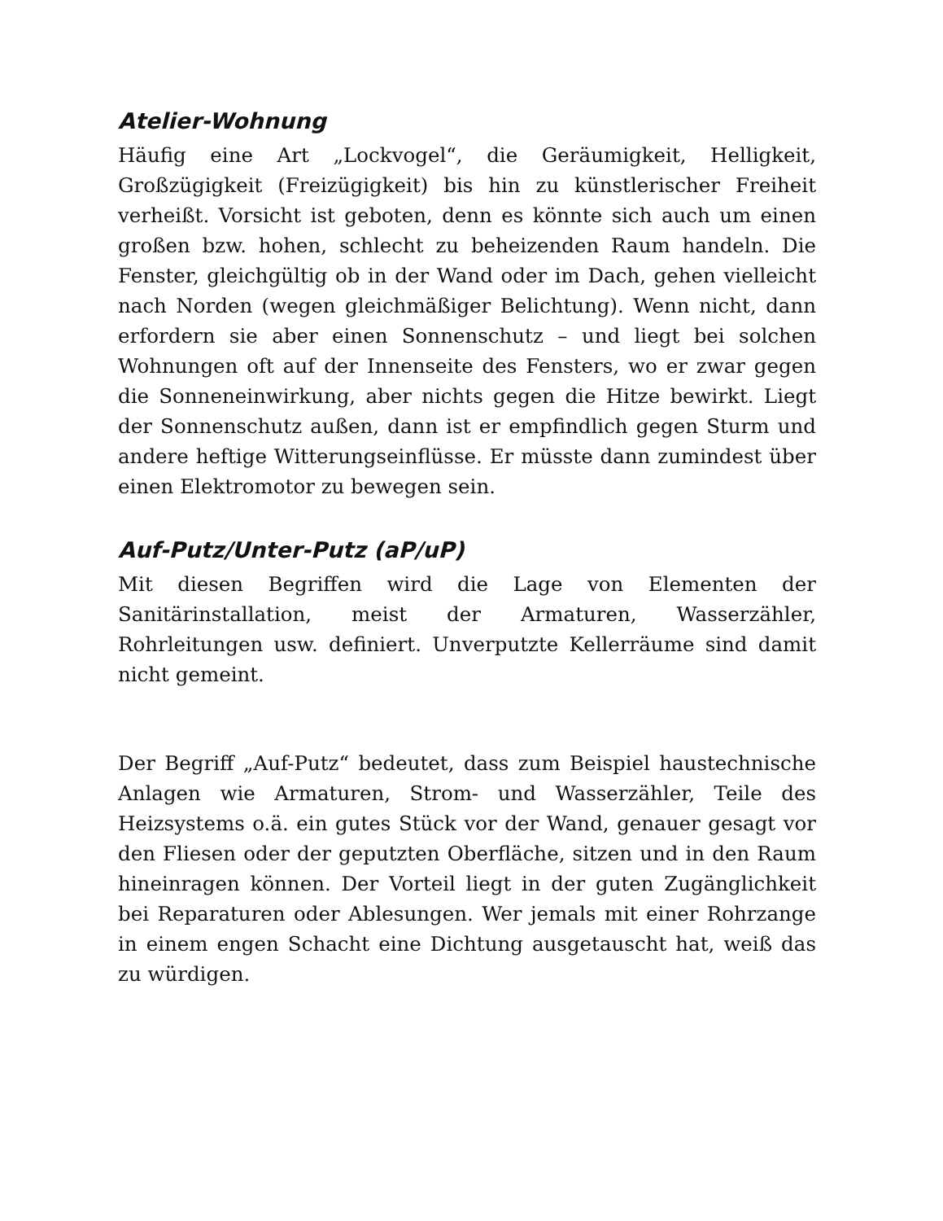Atelier-Wohnung
Häufig eine Art „Lockvogel“, die Geräumigkeit, Helligkeit, Großzügigkeit (Freizügigkeit) bis hin zu künstlerischer Freiheit verheißt. Vorsicht ist geboten, denn es könnte sich auch um einen großen bzw. hohen, schlecht zu beheizenden Raum handeln. Die Fenster, gleichgültig ob in der Wand oder im Dach, gehen vielleicht nach Norden (wegen gleichmäßiger Belichtung). Wenn nicht, dann erfordern sie aber einen Sonnenschutz – und liegt bei solchen Wohnungen oft auf der Innenseite des Fensters, wo er zwar gegen die Sonneneinwirkung, aber nichts gegen die Hitze bewirkt. Liegt der Sonnenschutz außen, dann ist er empfindlich gegen Sturm und andere heftige Witterungseinflüsse. Er müsste dann zumindest über einen Elektromotor zu bewegen sein.
Auf-Putz/Unter-Putz (aP/uP)
Mit diesen Begriffen wird die Lage von Elementen der Sanitärinstallation, meist der Armaturen, Wasserzähler, Rohrleitungen usw. definiert. Unverputzte Kellerräume sind damit nicht gemeint.
Der Begriff „Auf-Putz“ bedeutet, dass zum Beispiel haustechnische Anlagen wie Armaturen, Strom- und Wasserzähler, Teile des Heizsystems o.ä. ein gutes Stück vor der Wand, genauer gesagt vor den Fliesen oder der geputzten Oberfläche, sitzen und in den Raum hineinragen können. Der Vorteil liegt in der guten Zugänglichkeit bei Reparaturen oder Ablesungen. Wer jemals mit einer Rohrzange in einem engen Schacht eine Dichtung ausgetauscht hat, weiß das zu würdigen.